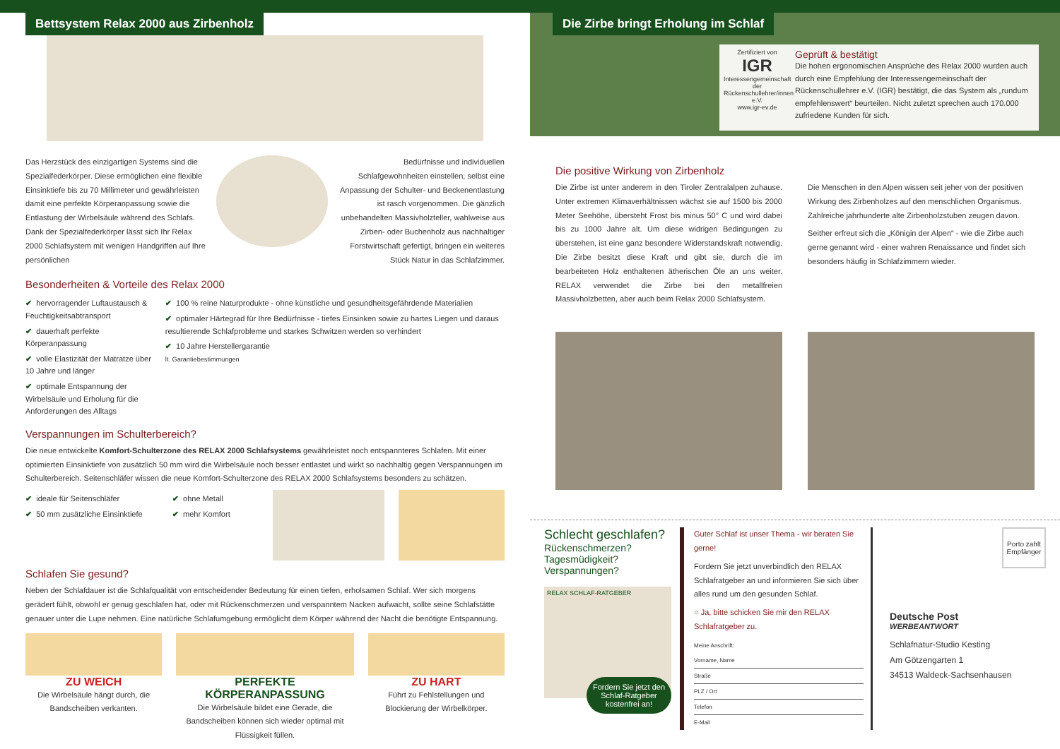Bettsystem Relax 2000 aus Zirbenholz
Das Herzstück des einzigartigen Systems sind die Spezialfederkörper. Diese ermöglichen eine flexible Einsinktiefe bis zu 70 Millimeter und gewährleisten damit eine perfekte Körperanpassung sowie die Entlastung der Wirbelsäule während des Schlafs. Dank der Spezialfederkörper lässt sich Ihr Relax 2000 Schlafsystem mit wenigen Handgriffen auf Ihre persönlichen
Bedürfnisse und individuellen Schlafgewohnheiten einstellen; selbst eine Anpassung der Schulter- und Beckenentlastung ist rasch vorgenommen. Die gänzlich unbehandelten Massivholzteller, wahlweise aus Zirben- oder Buchenholz aus nachhaltiger Forstwirtschaft gefertigt, bringen ein weiteres Stück Natur in das Schlafzimmer.
Besonderheiten & Vorteile des Relax 2000
✔ hervorragender Luftaustausch & Feuchtigkeitsabtransport
✔ dauerhaft perfekte Körperanpassung
✔ volle Elastizität der Matratze über 10 Jahre und länger
✔ optimale Entspannung der Wirbelsäule und Erholung für die Anforderungen des Alltags
✔ 100 % reine Naturprodukte - ohne künstliche und gesundheitsgefährdende Materialien
✔ optimaler Härtegrad für Ihre Bedürfnisse - tiefes Einsinken sowie zu hartes Liegen und daraus resultierende Schlafprobleme und starkes Schwitzen werden so verhindert
✔ 10 Jahre Herstellergarantie
lt. Garantiebestimmungen
Verspannungen im Schulterbereich?
Die neue entwickelte Komfort-Schulterzone des RELAX 2000 Schlafsystems gewährleistet noch entspannteres Schlafen. Mit einer optimierten Einsinktiefe von zusätzlich 50 mm wird die Wirbelsäule noch besser entlastet und wirkt so nachhaltig gegen Verspannungen im Schulterbereich. Seitenschläfer wissen die neue Komfort-Schulterzone des RELAX 2000 Schlafsystems besonders zu schätzen.
✔ ideale für Seitenschläfer
✔ 50 mm zusätzliche Einsinktiefe
✔ ohne Metall
✔ mehr Komfort
Schlafen Sie gesund?
Neben der Schlafdauer ist die Schlafqualität von entscheidender Bedeutung für einen tiefen, erholsamen Schlaf. Wer sich morgens gerädert fühlt, obwohl er genug geschlafen hat, oder mit Rückenschmerzen und verspanntem Nacken aufwacht, sollte seine Schlafstätte genauer unter die Lupe nehmen. Eine natürliche Schlafumgebung ermöglicht dem Körper während der Nacht die benötigte Entspannung.
ZU WEICH
Die Wirbelsäule hängt durch, die Bandscheiben verkanten.
PERFEKTE KÖRPERANPASSUNG
Die Wirbelsäule bildet eine Gerade, die Bandscheiben können sich wieder optimal mit Flüssigkeit füllen.
ZU HART
Führt zu Fehlstellungen und Blockierung der Wirbelkörper.
Die Zirbe bringt Erholung im Schlaf
Zertifiziert von
IGR
Interessengemeinschaft der Rückenschullehrer/innen e.V.
www.igr-ev.de
Geprüft & bestätigt
Die hohen ergonomischen Ansprüche des Relax 2000 wurden auch durch eine Empfehlung der Interessengemeinschaft der Rückenschullehrer e.V. (IGR) bestätigt, die das System als „rundum empfehlenswert“ beurteilen. Nicht zuletzt sprechen auch 170.000 zufriedene Kunden für sich.
Die positive Wirkung von Zirbenholz
Die Zirbe ist unter anderem in den Tiroler Zentralalpen zuhause. Unter extremen Klimaverhältnissen wächst sie auf 1500 bis 2000 Meter Seehöhe, übersteht Frost bis minus 50° C und wird dabei bis zu 1000 Jahre alt. Um diese widrigen Bedingungen zu überstehen, ist eine ganz besondere Widerstandskraft notwendig. Die Zirbe besitzt diese Kraft und gibt sie, durch die im bearbeiteten Holz enthaltenen ätherischen Öle an uns weiter. RELAX verwendet die Zirbe bei den metallfreien Massivholzbetten, aber auch beim Relax 2000 Schlafsystem.
Die Menschen in den Alpen wissen seit jeher von der positiven Wirkung des Zirbenholzes auf den menschlichen Organismus. Zahlreiche jahrhunderte alte Zirbenholzstuben zeugen davon.
Seither erfreut sich die „Königin der Alpen“ - wie die Zirbe auch gerne genannt wird - einer wahren Renaissance und findet sich besonders häufig in Schlafzimmern wieder.
Schlecht geschlafen?
Rückenschmerzen?
Tagesmüdigkeit?
Verspannungen?
RELAX SCHLAF-RATGEBER
Fordern Sie jetzt den Schlaf-Ratgeber kostenfrei an!
Guter Schlaf ist unser Thema - wir beraten Sie gerne!
Fordern Sie jetzt unverbindlich den RELAX Schlafratgeber an und informieren Sie sich über alles rund um den gesunden Schlaf.
○ Ja, bitte schicken Sie mir den RELAX Schlafratgeber zu.
Meine Anschrift:
Vorname, Name
Straße
PLZ / Ort
Telefon
E-Mail
Porto zahlt Empfänger
Deutsche Post
WERBEANTWORT
Schlafnatur-Studio Kesting
Am Götzengarten 1
34513 Waldeck-Sachsenhausen